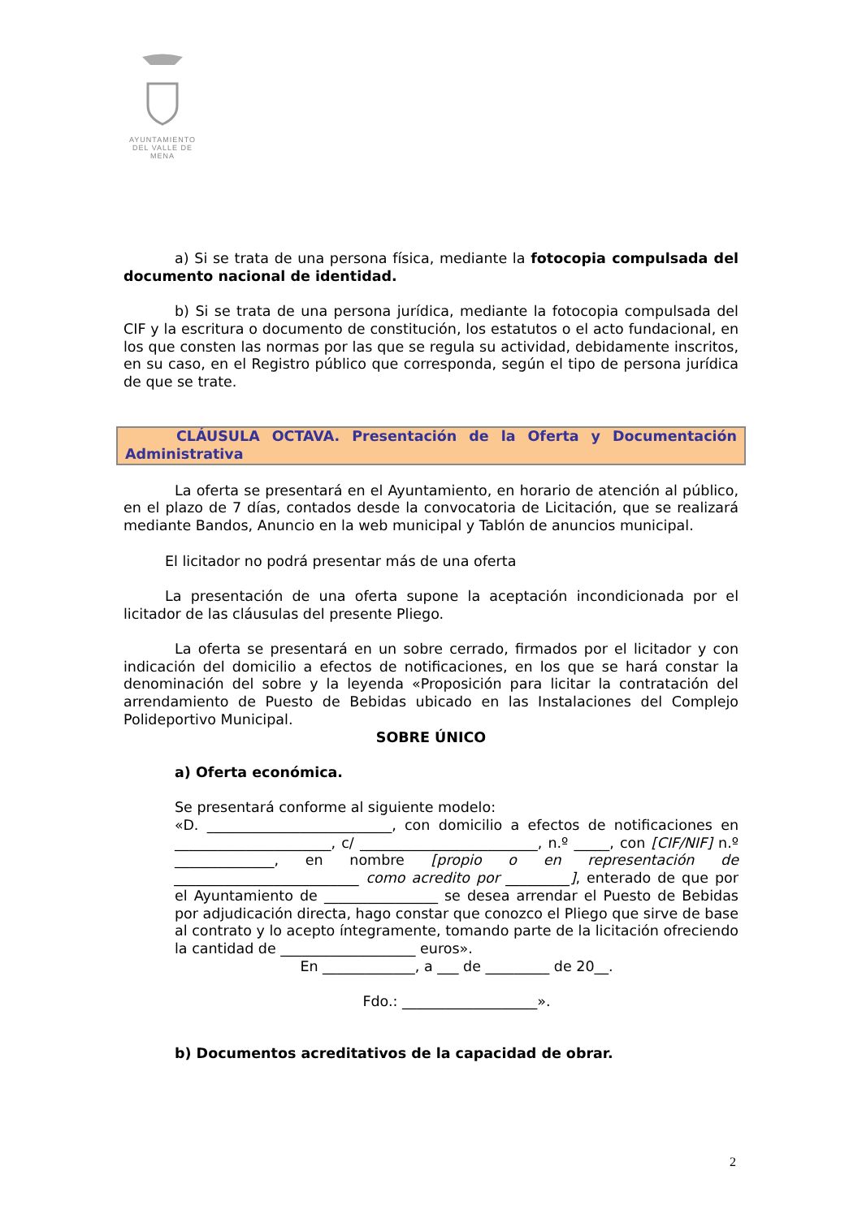AYUNTAMIENTO
DEL VALLE DE MENA
a) Si se trata de una persona física, mediante la fotocopia compulsada del documento nacional de identidad.
b) Si se trata de una persona jurídica, mediante la fotocopia compulsada del CIF y la escritura o documento de constitución, los estatutos o el acto fundacional, en los que consten las normas por las que se regula su actividad, debidamente inscritos, en su caso, en el Registro público que corresponda, según el tipo de persona jurídica de que se trate.
CLÁUSULA OCTAVA. Presentación de la Oferta y Documentación Administrativa
La oferta se presentará en el Ayuntamiento, en horario de atención al público, en el plazo de 7 días, contados desde la convocatoria de Licitación, que se realizará mediante Bandos, Anuncio en la web municipal y Tablón de anuncios municipal.
El licitador no podrá presentar más de una oferta
La presentación de una oferta supone la aceptación incondicionada por el licitador de las cláusulas del presente Pliego.
La oferta se presentará en un sobre cerrado, firmados por el licitador y con indicación del domicilio a efectos de notificaciones, en los que se hará constar la denominación del sobre y la leyenda «Proposición para licitar la contratación del arrendamiento de Puesto de Bebidas ubicado en las Instalaciones del Complejo Polideportivo Municipal.
SOBRE ÚNICO
a) Oferta económica.
Se presentará conforme al siguiente modelo:
«D. __________________________, con domicilio a efectos de notificaciones en ______________________, c/ _________________________, n.º _____, con [CIF/NIF] n.º ______________, en nombre [propio o en representación de __________________________ como acredito por _________], enterado de que por el Ayuntamiento de ________________ se desea arrendar el Puesto de Bebidas por adjudicación directa, hago constar que conozco el Pliego que sirve de base al contrato y lo acepto íntegramente, tomando parte de la licitación ofreciendo la cantidad de ___________________ euros».
En _____________, a ___ de _________ de 20__.
Fdo.: ___________________».
b) Documentos acreditativos de la capacidad de obrar.
2